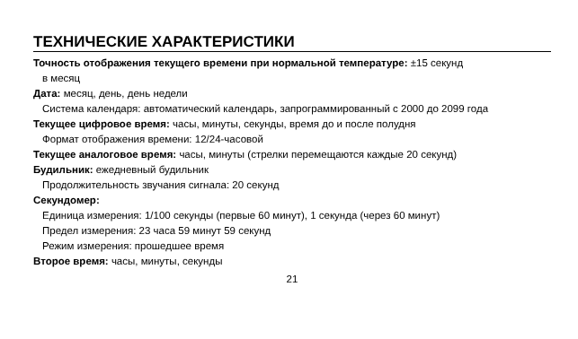ТЕХНИЧЕСКИЕ ХАРАКТЕРИСТИКИ
Точность отображения текущего времени при нормальной температуре: ±15 секунд
в месяц
Дата: месяц, день, день недели
Система календаря: автоматический календарь, запрограммированный с 2000 до 2099 года
Текущее цифровое время: часы, минуты, секунды, время до и после полудня
Формат отображения времени: 12/24-часовой
Текущее аналоговое время: часы, минуты (стрелки перемещаются каждые 20 секунд)
Будильник: ежедневный будильник
Продолжительность звучания сигнала: 20 секунд
Секундомер:
Единица измерения: 1/100 секунды (первые 60 минут), 1 секунда (через 60 минут)
Предел измерения: 23 часа 59 минут 59 секунд
Режим измерения: прошедшее время
Второе время: часы, минуты, секунды
21